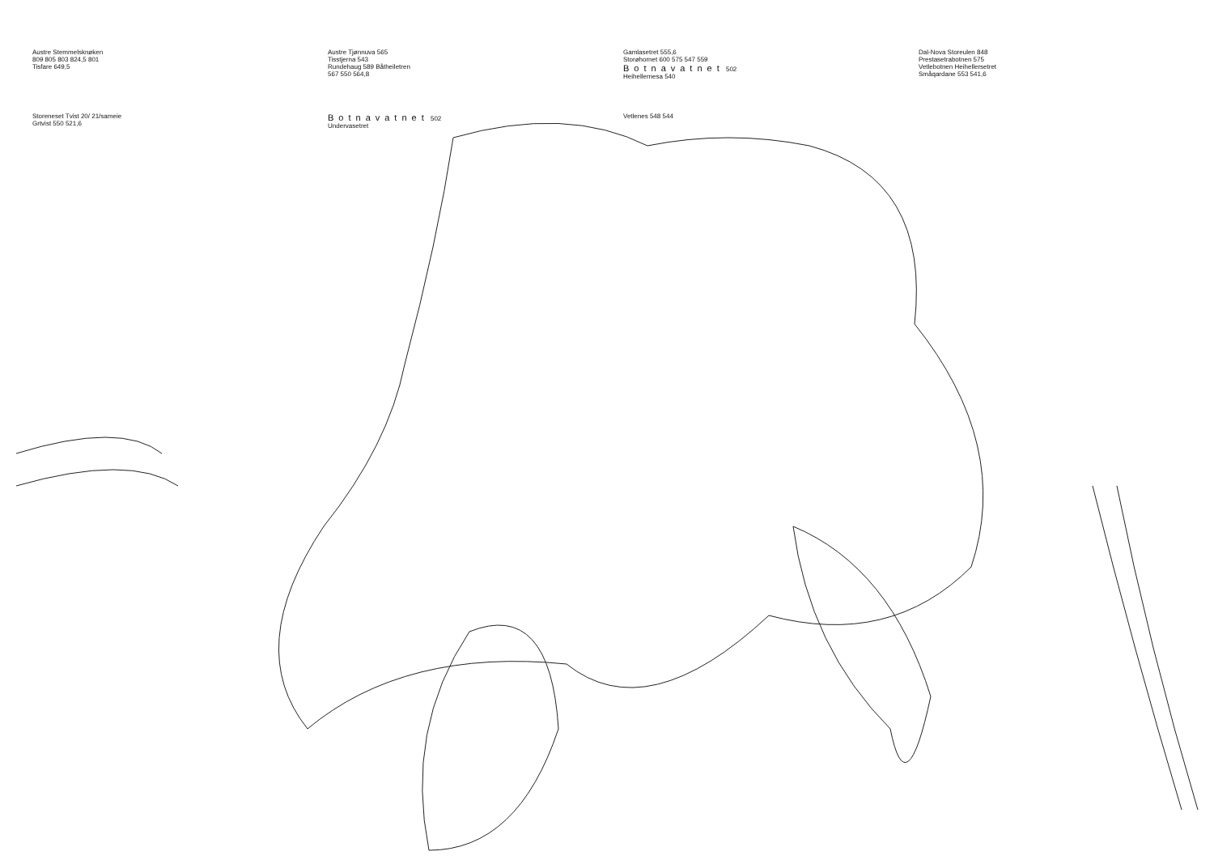Austre Stemmelsknøken
809 805 803 824,5 801
Tisfare 649,5
Austre Tjønnuva 565
Tisstjerna 543
Rundehaug 589 Båtheiletren
567 550 564,8
Gamlasetret 555,6
Storøhornet 600 575 547 559
Botnavatnet 502
Heihellernesa 540
Dal-Nova Storeulen 848
Prestasetrabotnen 575
Vetlebotnen Heihellersetret
Småqardane 553 541,6
Storeneset Tvist 20/ 21/sameie
Grtvist 550 521,6
Botnavatnet 502
Undervasetret
Vetlenes 548 544